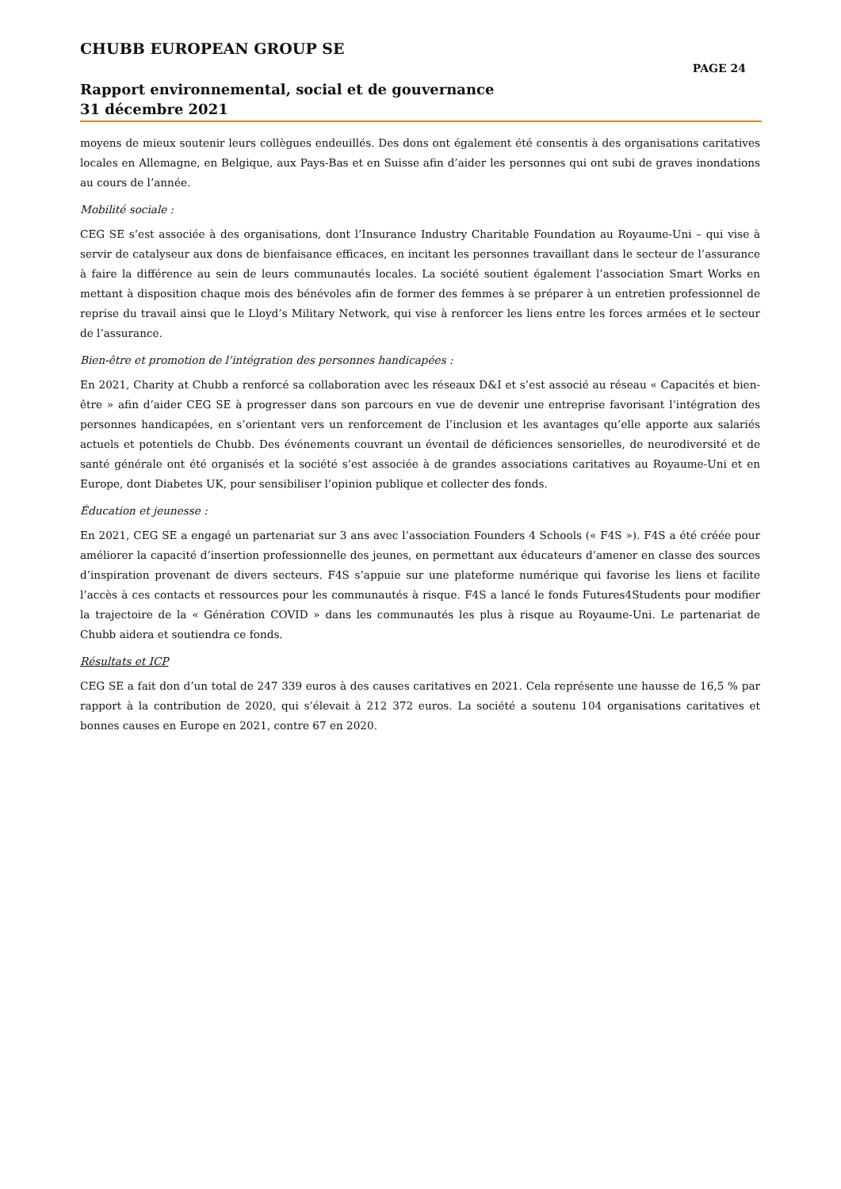CHUBB EUROPEAN GROUP SE
PAGE 24
Rapport environnemental, social et de gouvernance
31 décembre 2021
moyens de mieux soutenir leurs collègues endeuillés. Des dons ont également été consentis à des organisations caritatives locales en Allemagne, en Belgique, aux Pays-Bas et en Suisse afin d’aider les personnes qui ont subi de graves inondations au cours de l’année.
Mobilité sociale :
CEG SE s’est associée à des organisations, dont l’Insurance Industry Charitable Foundation au Royaume-Uni – qui vise à servir de catalyseur aux dons de bienfaisance efficaces, en incitant les personnes travaillant dans le secteur de l’assurance à faire la différence au sein de leurs communautés locales. La société soutient également l’association Smart Works en mettant à disposition chaque mois des bénévoles afin de former des femmes à se préparer à un entretien professionnel de reprise du travail ainsi que le Lloyd’s Military Network, qui vise à renforcer les liens entre les forces armées et le secteur de l’assurance.
Bien-être et promotion de l’intégration des personnes handicapées :
En 2021, Charity at Chubb a renforcé sa collaboration avec les réseaux D&I et s’est associé au réseau « Capacités et bien-être » afin d’aider CEG SE à progresser dans son parcours en vue de devenir une entreprise favorisant l’intégration des personnes handicapées, en s’orientant vers un renforcement de l’inclusion et les avantages qu’elle apporte aux salariés actuels et potentiels de Chubb. Des événements couvrant un éventail de déficiences sensorielles, de neurodiversité et de santé générale ont été organisés et la société s’est associée à de grandes associations caritatives au Royaume-Uni et en Europe, dont Diabetes UK, pour sensibiliser l’opinion publique et collecter des fonds.
Éducation et jeunesse :
En 2021, CEG SE a engagé un partenariat sur 3 ans avec l’association Founders 4 Schools (« F4S »). F4S a été créée pour améliorer la capacité d’insertion professionnelle des jeunes, en permettant aux éducateurs d’amener en classe des sources d’inspiration provenant de divers secteurs. F4S s’appuie sur une plateforme numérique qui favorise les liens et facilite l’accès à ces contacts et ressources pour les communautés à risque. F4S a lancé le fonds Futures4Students pour modifier la trajectoire de la « Génération COVID » dans les communautés les plus à risque au Royaume-Uni. Le partenariat de Chubb aidera et soutiendra ce fonds.
Résultats et ICP
CEG SE a fait don d’un total de 247 339 euros à des causes caritatives en 2021. Cela représente une hausse de 16,5 % par rapport à la contribution de 2020, qui s’élevait à 212 372 euros. La société a soutenu 104 organisations caritatives et bonnes causes en Europe en 2021, contre 67 en 2020.